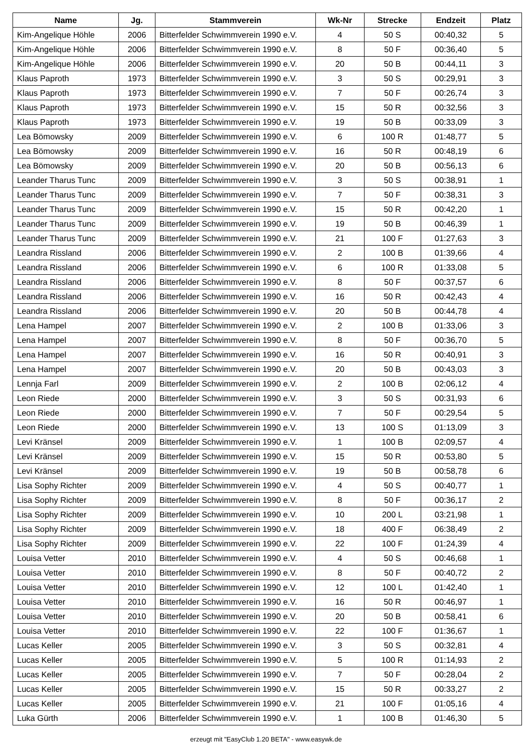| Name | Jg. | Stammverein | Wk-Nr | Strecke | Endzeit | Platz |
| --- | --- | --- | --- | --- | --- | --- |
| Kim-Angelique Höhle | 2006 | Bitterfelder Schwimmverein 1990 e.V. | 4 | 50 S | 00:40,32 | 5 |
| Kim-Angelique Höhle | 2006 | Bitterfelder Schwimmverein 1990 e.V. | 8 | 50 F | 00:36,40 | 5 |
| Kim-Angelique Höhle | 2006 | Bitterfelder Schwimmverein 1990 e.V. | 20 | 50 B | 00:44,11 | 3 |
| Klaus Paproth | 1973 | Bitterfelder Schwimmverein 1990 e.V. | 3 | 50 S | 00:29,91 | 3 |
| Klaus Paproth | 1973 | Bitterfelder Schwimmverein 1990 e.V. | 7 | 50 F | 00:26,74 | 3 |
| Klaus Paproth | 1973 | Bitterfelder Schwimmverein 1990 e.V. | 15 | 50 R | 00:32,56 | 3 |
| Klaus Paproth | 1973 | Bitterfelder Schwimmverein 1990 e.V. | 19 | 50 B | 00:33,09 | 3 |
| Lea Bömowsky | 2009 | Bitterfelder Schwimmverein 1990 e.V. | 6 | 100 R | 01:48,77 | 5 |
| Lea Bömowsky | 2009 | Bitterfelder Schwimmverein 1990 e.V. | 16 | 50 R | 00:48,19 | 6 |
| Lea Bömowsky | 2009 | Bitterfelder Schwimmverein 1990 e.V. | 20 | 50 B | 00:56,13 | 6 |
| Leander Tharus Tunc | 2009 | Bitterfelder Schwimmverein 1990 e.V. | 3 | 50 S | 00:38,91 | 1 |
| Leander Tharus Tunc | 2009 | Bitterfelder Schwimmverein 1990 e.V. | 7 | 50 F | 00:38,31 | 3 |
| Leander Tharus Tunc | 2009 | Bitterfelder Schwimmverein 1990 e.V. | 15 | 50 R | 00:42,20 | 1 |
| Leander Tharus Tunc | 2009 | Bitterfelder Schwimmverein 1990 e.V. | 19 | 50 B | 00:46,39 | 1 |
| Leander Tharus Tunc | 2009 | Bitterfelder Schwimmverein 1990 e.V. | 21 | 100 F | 01:27,63 | 3 |
| Leandra Rissland | 2006 | Bitterfelder Schwimmverein 1990 e.V. | 2 | 100 B | 01:39,66 | 4 |
| Leandra Rissland | 2006 | Bitterfelder Schwimmverein 1990 e.V. | 6 | 100 R | 01:33,08 | 5 |
| Leandra Rissland | 2006 | Bitterfelder Schwimmverein 1990 e.V. | 8 | 50 F | 00:37,57 | 6 |
| Leandra Rissland | 2006 | Bitterfelder Schwimmverein 1990 e.V. | 16 | 50 R | 00:42,43 | 4 |
| Leandra Rissland | 2006 | Bitterfelder Schwimmverein 1990 e.V. | 20 | 50 B | 00:44,78 | 4 |
| Lena Hampel | 2007 | Bitterfelder Schwimmverein 1990 e.V. | 2 | 100 B | 01:33,06 | 3 |
| Lena Hampel | 2007 | Bitterfelder Schwimmverein 1990 e.V. | 8 | 50 F | 00:36,70 | 5 |
| Lena Hampel | 2007 | Bitterfelder Schwimmverein 1990 e.V. | 16 | 50 R | 00:40,91 | 3 |
| Lena Hampel | 2007 | Bitterfelder Schwimmverein 1990 e.V. | 20 | 50 B | 00:43,03 | 3 |
| Lennja Farl | 2009 | Bitterfelder Schwimmverein 1990 e.V. | 2 | 100 B | 02:06,12 | 4 |
| Leon Riede | 2000 | Bitterfelder Schwimmverein 1990 e.V. | 3 | 50 S | 00:31,93 | 6 |
| Leon Riede | 2000 | Bitterfelder Schwimmverein 1990 e.V. | 7 | 50 F | 00:29,54 | 5 |
| Leon Riede | 2000 | Bitterfelder Schwimmverein 1990 e.V. | 13 | 100 S | 01:13,09 | 3 |
| Levi Kränsel | 2009 | Bitterfelder Schwimmverein 1990 e.V. | 1 | 100 B | 02:09,57 | 4 |
| Levi Kränsel | 2009 | Bitterfelder Schwimmverein 1990 e.V. | 15 | 50 R | 00:53,80 | 5 |
| Levi Kränsel | 2009 | Bitterfelder Schwimmverein 1990 e.V. | 19 | 50 B | 00:58,78 | 6 |
| Lisa Sophy Richter | 2009 | Bitterfelder Schwimmverein 1990 e.V. | 4 | 50 S | 00:40,77 | 1 |
| Lisa Sophy Richter | 2009 | Bitterfelder Schwimmverein 1990 e.V. | 8 | 50 F | 00:36,17 | 2 |
| Lisa Sophy Richter | 2009 | Bitterfelder Schwimmverein 1990 e.V. | 10 | 200 L | 03:21,98 | 1 |
| Lisa Sophy Richter | 2009 | Bitterfelder Schwimmverein 1990 e.V. | 18 | 400 F | 06:38,49 | 2 |
| Lisa Sophy Richter | 2009 | Bitterfelder Schwimmverein 1990 e.V. | 22 | 100 F | 01:24,39 | 4 |
| Louisa Vetter | 2010 | Bitterfelder Schwimmverein 1990 e.V. | 4 | 50 S | 00:46,68 | 1 |
| Louisa Vetter | 2010 | Bitterfelder Schwimmverein 1990 e.V. | 8 | 50 F | 00:40,72 | 2 |
| Louisa Vetter | 2010 | Bitterfelder Schwimmverein 1990 e.V. | 12 | 100 L | 01:42,40 | 1 |
| Louisa Vetter | 2010 | Bitterfelder Schwimmverein 1990 e.V. | 16 | 50 R | 00:46,97 | 1 |
| Louisa Vetter | 2010 | Bitterfelder Schwimmverein 1990 e.V. | 20 | 50 B | 00:58,41 | 6 |
| Louisa Vetter | 2010 | Bitterfelder Schwimmverein 1990 e.V. | 22 | 100 F | 01:36,67 | 1 |
| Lucas Keller | 2005 | Bitterfelder Schwimmverein 1990 e.V. | 3 | 50 S | 00:32,81 | 4 |
| Lucas Keller | 2005 | Bitterfelder Schwimmverein 1990 e.V. | 5 | 100 R | 01:14,93 | 2 |
| Lucas Keller | 2005 | Bitterfelder Schwimmverein 1990 e.V. | 7 | 50 F | 00:28,04 | 2 |
| Lucas Keller | 2005 | Bitterfelder Schwimmverein 1990 e.V. | 15 | 50 R | 00:33,27 | 2 |
| Lucas Keller | 2005 | Bitterfelder Schwimmverein 1990 e.V. | 21 | 100 F | 01:05,16 | 4 |
| Luka Gürth | 2006 | Bitterfelder Schwimmverein 1990 e.V. | 1 | 100 B | 01:46,30 | 5 |
erzeugt mit "EasyClub 1.20 BETA" - www.easywk.de